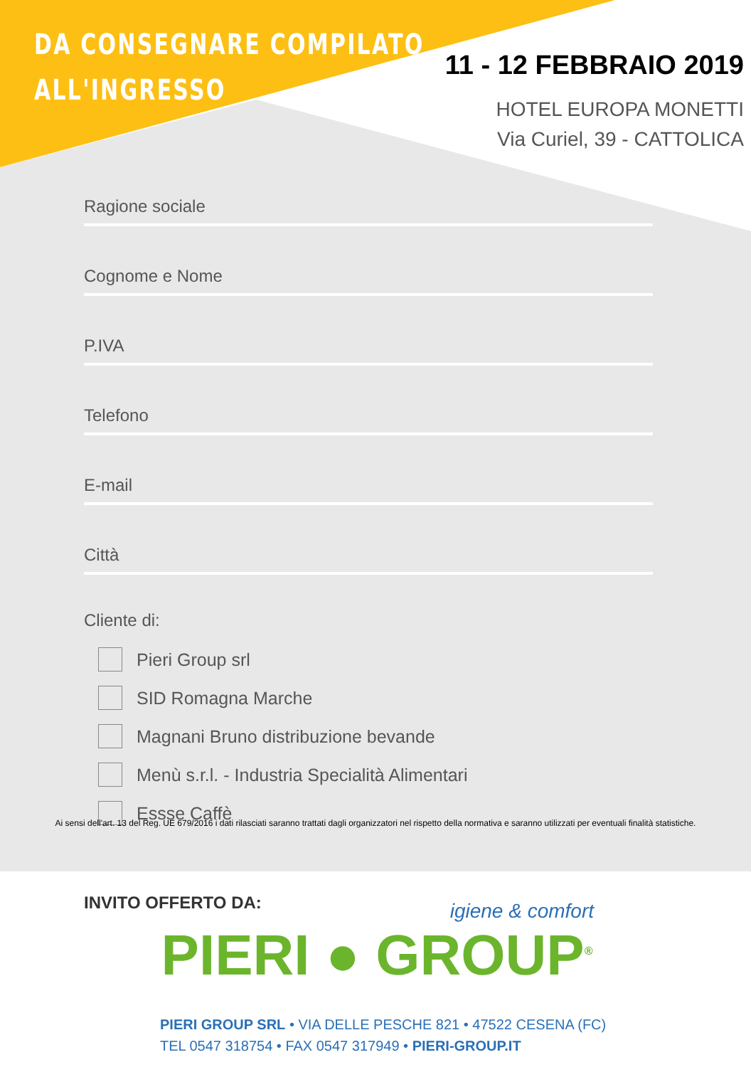DA CONSEGNARE COMPILATO
ALL'INGRESSO
11 - 12 FEBBRAIO 2019
HOTEL EUROPA MONETTI
Via Curiel, 39 - CATTOLICA
Ragione sociale
Cognome e Nome
P.IVA
Telefono
E-mail
Città
Cliente di:
Pieri Group srl
SID Romagna Marche
Magnani Bruno distribuzione bevande
Menù s.r.l. - Industria Specialità Alimentari
Essse Caffè
Ai sensi dell'art. 13 del Reg. UE 679/2016 i dati rilasciati saranno trattati dagli organizzatori nel rispetto della normativa e saranno utilizzati per eventuali finalità statistiche.
INVITO OFFERTO DA:
igiene & comfort
PIERI ● GROUP<sup>®</sup>
PIERI GROUP SRL • VIA DELLE PESCHE 821 • 47522 CESENA (FC)
TEL 0547 318754 • FAX 0547 317949 • PIERI-GROUP.IT